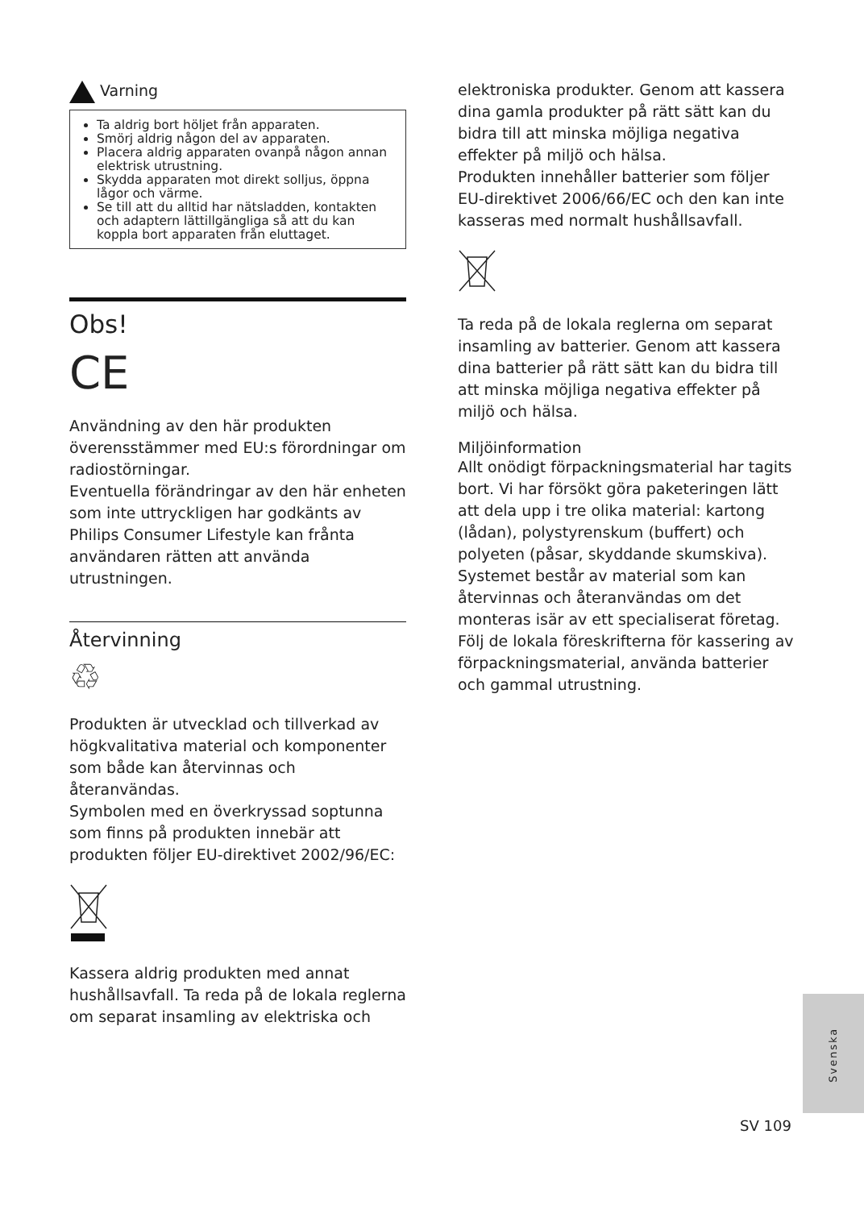Varning
Ta aldrig bort höljet från apparaten.
Smörj aldrig någon del av apparaten.
Placera aldrig apparaten ovanpå någon annan elektrisk utrustning.
Skydda apparaten mot direkt solljus, öppna lågor och värme.
Se till att du alltid har nätsladden, kontakten och adaptern lättillgängliga så att du kan koppla bort apparaten från eluttaget.
Obs!
CE
Användning av den här produkten överensstämmer med EU:s förordningar om radiostörningar.
Eventuella förändringar av den här enheten som inte uttryckligen har godkänts av Philips Consumer Lifestyle kan frånta användaren rätten att använda utrustningen.
Återvinning
♲
Produkten är utvecklad och tillverkad av högkvalitativa material och komponenter som både kan återvinnas och återanvändas.
Symbolen med en överkryssad soptunna som finns på produkten innebär att produkten följer EU-direktivet 2002/96/EC:
Kassera aldrig produkten med annat hushållsavfall. Ta reda på de lokala reglerna om separat insamling av elektriska och
elektroniska produkter. Genom att kassera dina gamla produkter på rätt sätt kan du bidra till att minska möjliga negativa effekter på miljö och hälsa.
Produkten innehåller batterier som följer EU-direktivet 2006/66/EC och den kan inte kasseras med normalt hushållsavfall.
Ta reda på de lokala reglerna om separat insamling av batterier. Genom att kassera dina batterier på rätt sätt kan du bidra till att minska möjliga negativa effekter på miljö och hälsa.
Miljöinformation
Allt onödigt förpackningsmaterial har tagits bort. Vi har försökt göra paketeringen lätt att dela upp i tre olika material: kartong (lådan), polystyrenskum (buffert) och polyeten (påsar, skyddande skumskiva).
Systemet består av material som kan återvinnas och återanvändas om det monteras isär av ett specialiserat företag.
Följ de lokala föreskrifterna för kassering av förpackningsmaterial, använda batterier och gammal utrustning.
Svenska
SV 109